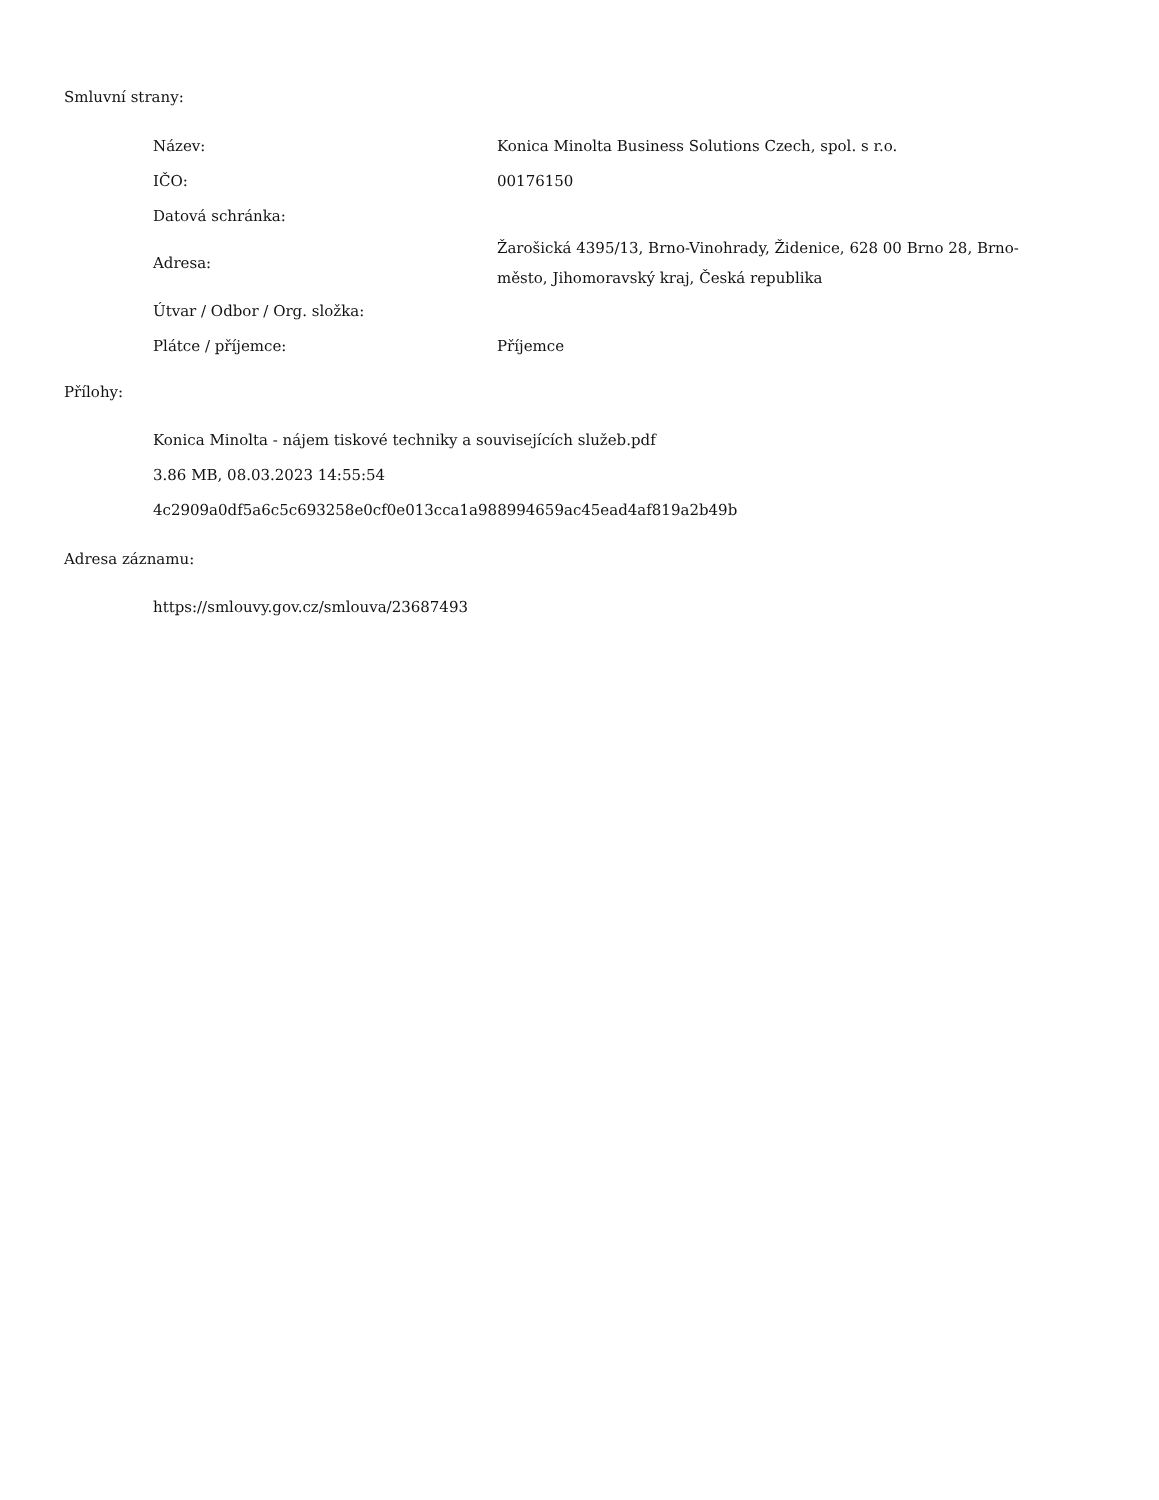Smluvní strany:
| Název: | Konica Minolta Business Solutions Czech, spol. s r.o. |
| IČO: | 00176150 |
| Datová schránka: | |
| Adresa: | Žarošická 4395/13, Brno-Vinohrady, Židenice, 628 00 Brno 28, Brno-město, Jihomoravský kraj, Česká republika |
| Útvar / Odbor / Org. složka: | |
| Plátce / příjemce: | Příjemce |
Přílohy:
Konica Minolta - nájem tiskové techniky a souvisejících služeb.pdf
3.86 MB, 08.03.2023 14:55:54
4c2909a0df5a6c5c693258e0cf0e013cca1a988994659ac45ead4af819a2b49b
Adresa záznamu:
https://smlouvy.gov.cz/smlouva/23687493